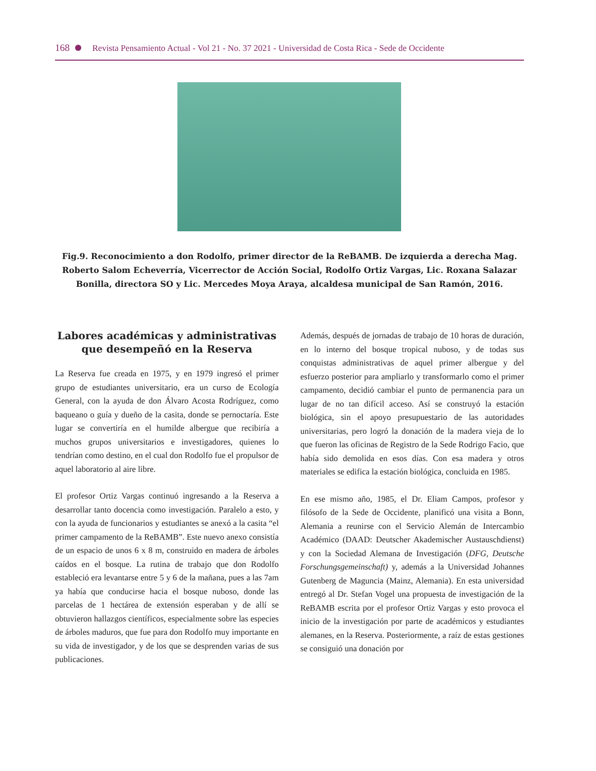168 Revista Pensamiento Actual - Vol 21 - No. 37 2021 - Universidad de Costa Rica - Sede de Occidente
Fig.9. Reconocimiento a don Rodolfo, primer director de la ReBAMB. De izquierda a derecha Mag. Roberto Salom Echeverría, Vicerrector de Acción Social, Rodolfo Ortiz Vargas, Lic. Roxana Salazar Bonilla, directora SO y Lic. Mercedes Moya Araya, alcaldesa municipal de San Ramón, 2016.
Labores académicas y administrativas que desempeñó en la Reserva
La Reserva fue creada en 1975, y en 1979 ingresó el primer grupo de estudiantes universitario, era un curso de Ecología General, con la ayuda de don Álvaro Acosta Rodríguez, como baqueano o guía y dueño de la casita, donde se pernoctaría. Este lugar se convertiría en el humilde albergue que recibiría a muchos grupos universitarios e investigadores, quienes lo tendrían como destino, en el cual don Rodolfo fue el propulsor de aquel laboratorio al aire libre.
El profesor Ortiz Vargas continuó ingresando a la Reserva a desarrollar tanto docencia como investigación. Paralelo a esto, y con la ayuda de funcionarios y estudiantes se anexó a la casita “el primer campamento de la ReBAMB”. Este nuevo anexo consistía de un espacio de unos 6 x 8 m, construido en madera de árboles caídos en el bosque. La rutina de trabajo que don Rodolfo estableció era levantarse entre 5 y 6 de la mañana, pues a las 7am ya había que conducirse hacia el bosque nuboso, donde las parcelas de 1 hectárea de extensión esperaban y de allí se obtuvieron hallazgos científicos, especialmente sobre las especies de árboles maduros, que fue para don Rodolfo muy importante en su vida de investigador, y de los que se desprenden varias de sus publicaciones.
Además, después de jornadas de trabajo de 10 horas de duración, en lo interno del bosque tropical nuboso, y de todas sus conquistas administrativas de aquel primer albergue y del esfuerzo posterior para ampliarlo y transformarlo como el primer campamento, decidió cambiar el punto de permanencia para un lugar de no tan difícil acceso. Así se construyó la estación biológica, sin el apoyo presupuestario de las autoridades universitarias, pero logró la donación de la madera vieja de lo que fueron las oficinas de Registro de la Sede Rodrigo Facio, que había sido demolida en esos días. Con esa madera y otros materiales se edifica la estación biológica, concluida en 1985.
En ese mismo año, 1985, el Dr. Eliam Campos, profesor y filósofo de la Sede de Occidente, planificó una visita a Bonn, Alemania a reunirse con el Servicio Alemán de Intercambio Académico (DAAD: Deutscher Akademischer Austauschdienst) y con la Sociedad Alemana de Investigación (DFG, Deutsche Forschungsgemeinschaft) y, además a la Universidad Johannes Gutenberg de Maguncia (Mainz, Alemania). En esta universidad entregó al Dr. Stefan Vogel una propuesta de investigación de la ReBAMB escrita por el profesor Ortiz Vargas y esto provoca el inicio de la investigación por parte de académicos y estudiantes alemanes, en la Reserva. Posteriormente, a raíz de estas gestiones se consiguió una donación por